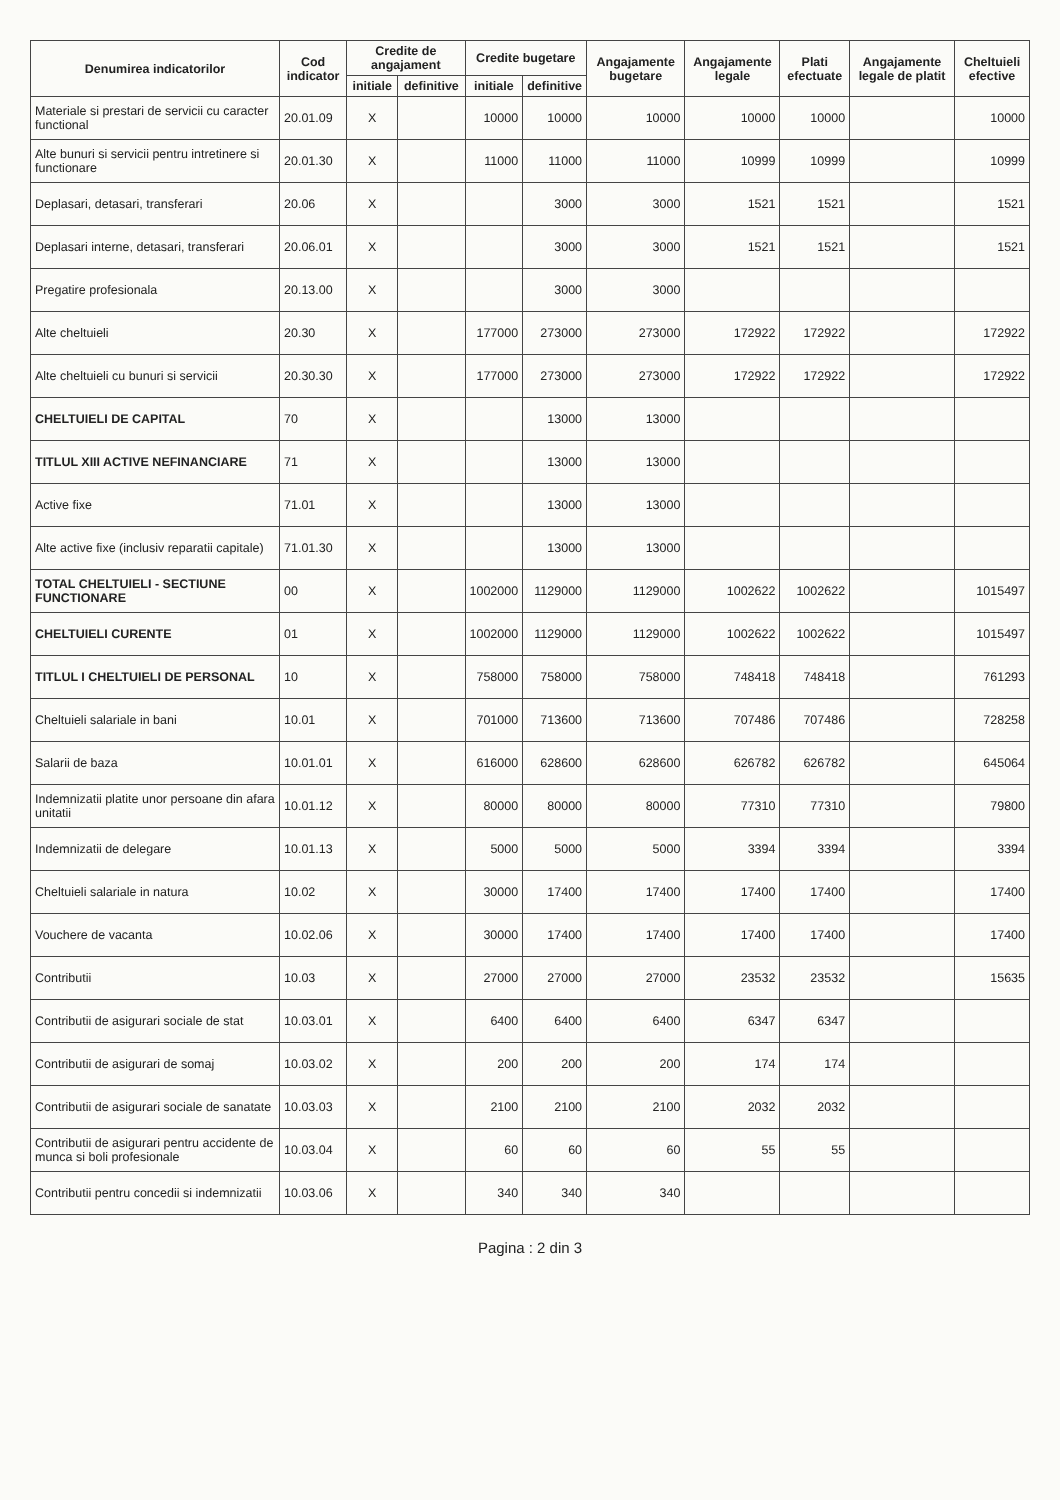| Denumirea indicatorilor | Cod indicator | Credite de angajament | | Credite bugetare | | Angajamente bugetare | Angajamente legale | Plati efectuate | Angajamente legale de platit | Cheltuieli efective |
| --- | --- | --- | --- | --- | --- | --- | --- | --- | --- | --- |
| | | initiale | definitive | initiale | definitive | | | | | |
| Materiale si prestari de servicii cu caracter functional | 20.01.09 | X | | 10000 | 10000 | 10000 | 10000 | 10000 | | 10000 |
| Alte bunuri si servicii pentru intretinere si functionare | 20.01.30 | X | | 11000 | 11000 | 11000 | 10999 | 10999 | | 10999 |
| Deplasari, detasari, transferari | 20.06 | X | | | 3000 | 3000 | 1521 | 1521 | | 1521 |
| Deplasari interne, detasari, transferari | 20.06.01 | X | | | 3000 | 3000 | 1521 | 1521 | | 1521 |
| Pregatire profesionala | 20.13.00 | X | | | 3000 | 3000 | | | | |
| Alte cheltuieli | 20.30 | X | | 177000 | 273000 | 273000 | 172922 | 172922 | | 172922 |
| Alte cheltuieli cu bunuri si servicii | 20.30.30 | X | | 177000 | 273000 | 273000 | 172922 | 172922 | | 172922 |
| CHELTUIELI DE CAPITAL | 70 | X | | | 13000 | 13000 | | | | |
| TITLUL XIII ACTIVE NEFINANCIARE | 71 | X | | | 13000 | 13000 | | | | |
| Active fixe | 71.01 | X | | | 13000 | 13000 | | | | |
| Alte active fixe (inclusiv reparatii capitale) | 71.01.30 | X | | | 13000 | 13000 | | | | |
| TOTAL CHELTUIELI - SECTIUNE FUNCTIONARE | 00 | X | | 1002000 | 1129000 | 1129000 | 1002622 | 1002622 | | 1015497 |
| CHELTUIELI CURENTE | 01 | X | | 1002000 | 1129000 | 1129000 | 1002622 | 1002622 | | 1015497 |
| TITLUL I CHELTUIELI DE PERSONAL | 10 | X | | 758000 | 758000 | 758000 | 748418 | 748418 | | 761293 |
| Cheltuieli salariale in bani | 10.01 | X | | 701000 | 713600 | 713600 | 707486 | 707486 | | 728258 |
| Salarii de baza | 10.01.01 | X | | 616000 | 628600 | 628600 | 626782 | 626782 | | 645064 |
| Indemnizatii platite unor persoane din afara unitatii | 10.01.12 | X | | 80000 | 80000 | 80000 | 77310 | 77310 | | 79800 |
| Indemnizatii de delegare | 10.01.13 | X | | 5000 | 5000 | 5000 | 3394 | 3394 | | 3394 |
| Cheltuieli salariale in natura | 10.02 | X | | 30000 | 17400 | 17400 | 17400 | 17400 | | 17400 |
| Vouchere de vacanta | 10.02.06 | X | | 30000 | 17400 | 17400 | 17400 | 17400 | | 17400 |
| Contributii | 10.03 | X | | 27000 | 27000 | 27000 | 23532 | 23532 | | 15635 |
| Contributii de asigurari sociale de stat | 10.03.01 | X | | 6400 | 6400 | 6400 | 6347 | 6347 | | |
| Contributii de asigurari de somaj | 10.03.02 | X | | 200 | 200 | 200 | 174 | 174 | | |
| Contributii de asigurari sociale de sanatate | 10.03.03 | X | | 2100 | 2100 | 2100 | 2032 | 2032 | | |
| Contributii de asigurari pentru accidente de munca si boli profesionale | 10.03.04 | X | | 60 | 60 | 60 | 55 | 55 | | |
| Contributii pentru concedii si indemnizatii | 10.03.06 | X | | 340 | 340 | 340 | | | | |
Pagina : 2 din 3